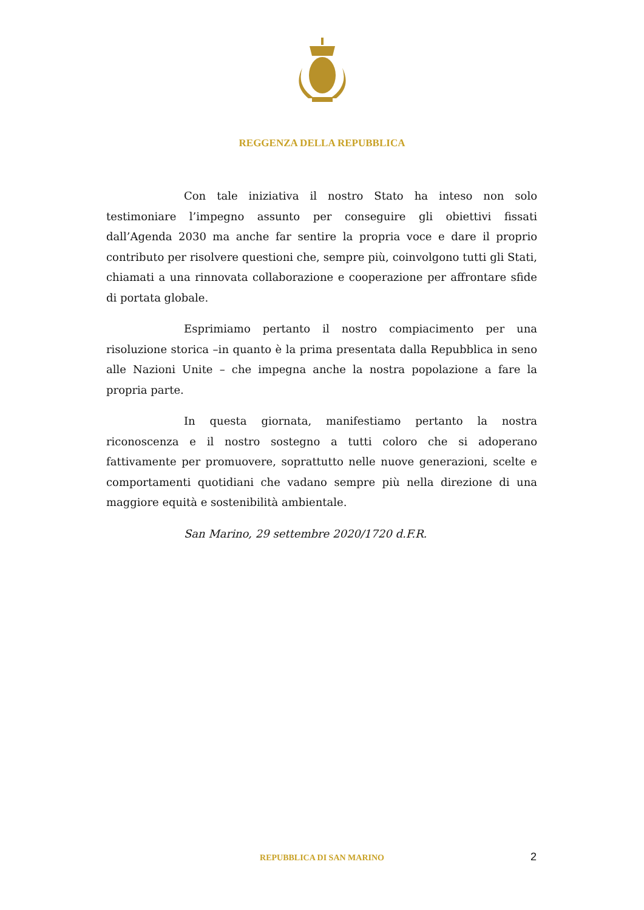REGGENZA DELLA REPUBBLICA
Con tale iniziativa il nostro Stato ha inteso non solo testimoniare l’impegno assunto per conseguire gli obiettivi fissati dall’Agenda 2030 ma anche far sentire la propria voce e dare il proprio contributo per risolvere questioni che, sempre più, coinvolgono tutti gli Stati, chiamati a una rinnovata collaborazione e cooperazione per affrontare sfide di portata globale.
Esprimiamo pertanto il nostro compiacimento per una risoluzione storica –in quanto è la prima presentata dalla Repubblica in seno alle Nazioni Unite – che impegna anche la nostra popolazione a fare la propria parte.
In questa giornata, manifestiamo pertanto la nostra riconoscenza e il nostro sostegno a tutti coloro che si adoperano fattivamente per promuovere, soprattutto nelle nuove generazioni, scelte e comportamenti quotidiani che vadano sempre più nella direzione di una maggiore equità e sostenibilità ambientale.
San Marino, 29 settembre 2020/1720 d.F.R.
REPUBBLICA DI SAN MARINO 2